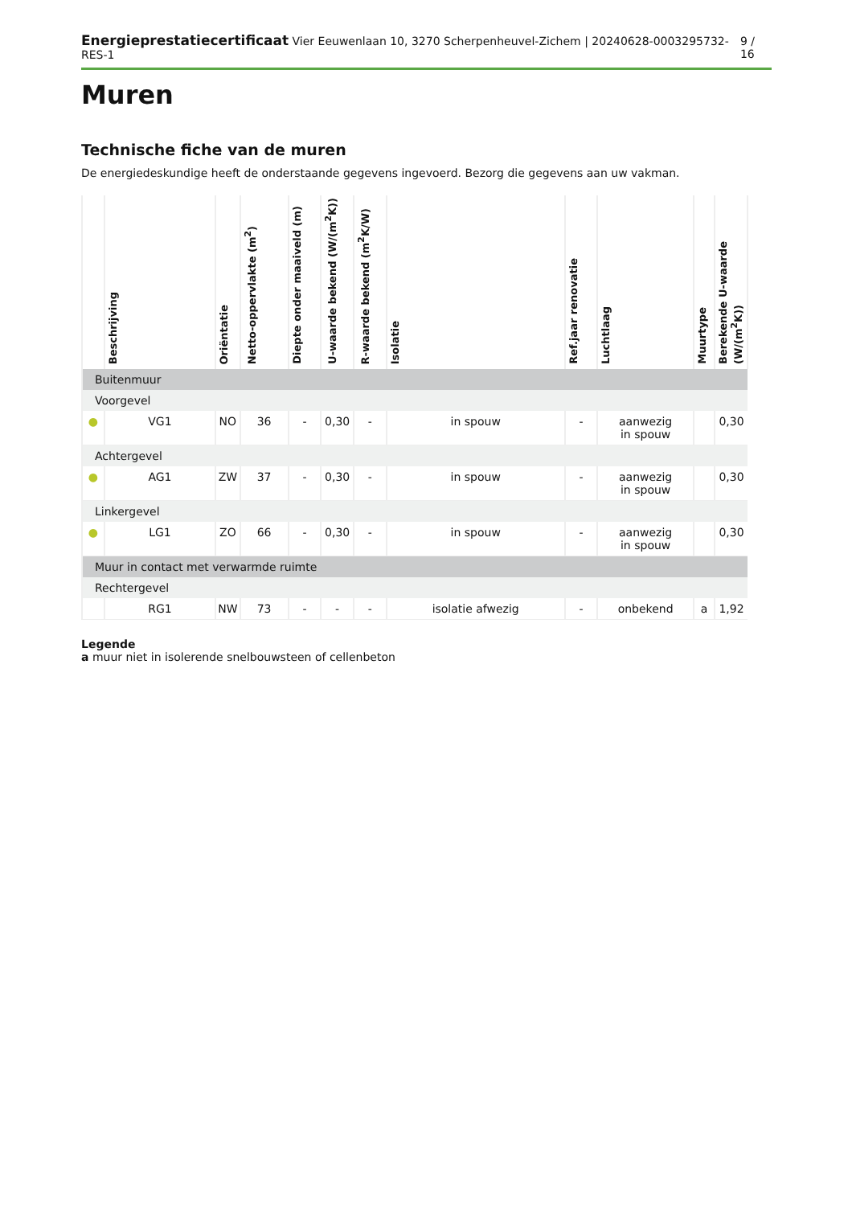Energieprestatiecertificaat Vier Eeuwenlaan 10, 3270 Scherpenheuvel-Zichem | 20240628-0003295732-RES-1 9 / 16
Muren
Technische fiche van de muren
De energiedeskundige heeft de onderstaande gegevens ingevoerd. Bezorg die gegevens aan uw vakman.
| | Beschrijving | Oriëntatie | Netto-oppervlakte (m<sup>2</sup>) | Diepte onder maaiveld (m) | U-waarde bekend (W/(m<sup>2</sup>K)) | R-waarde bekend (m<sup>2</sup>K/W) | Isolatie | Ref.jaar renovatie | Luchtlaag | Muurtype | Berekende U-waarde (W/(m<sup>2</sup>K)) |
| --- | --- | --- | --- | --- | --- | --- | --- | --- | --- | --- | --- |
| Buitenmuur | | | | | | | | | | | |
| Voorgevel | | | | | | | | | | | |
| ● | VG1 | NO | 36 | - | 0,30 | - | in spouw | - | aanwezig in spouw | | 0,30 |
| Achtergevel | | | | | | | | | | | |
| ● | AG1 | ZW | 37 | - | 0,30 | - | in spouw | - | aanwezig in spouw | | 0,30 |
| Linkergevel | | | | | | | | | | | |
| ● | LG1 | ZO | 66 | - | 0,30 | - | in spouw | - | aanwezig in spouw | | 0,30 |
| Muur in contact met verwarmde ruimte | | | | | | | | | | | |
| Rechtergevel | | | | | | | | | | | |
| | RG1 | NW | 73 | - | - | - | isolatie afwezig | - | onbekend | a | 1,92 |
Legende
a muur niet in isolerende snelbouwsteen of cellenbeton